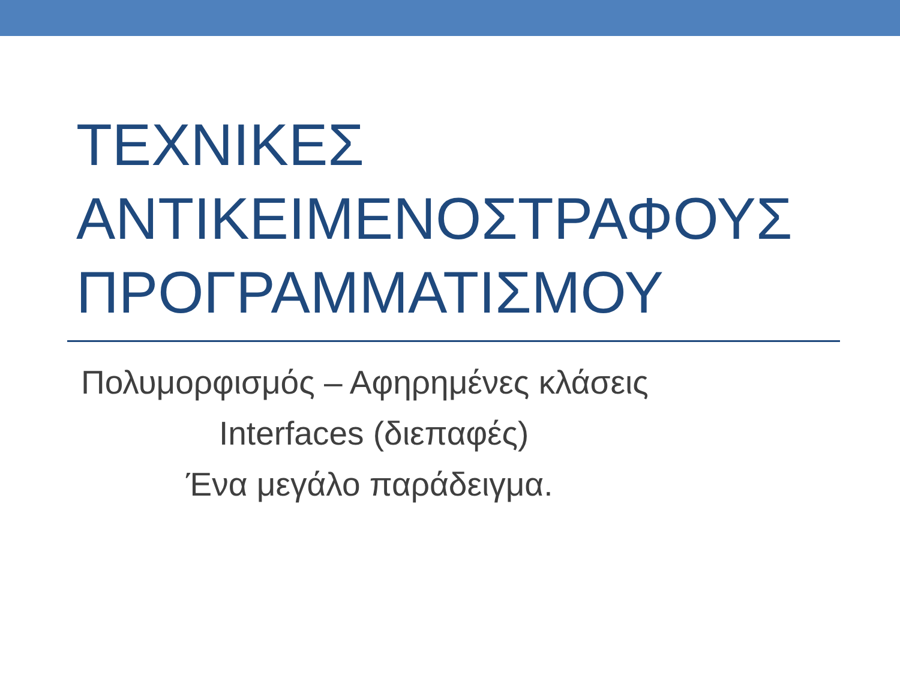ΤΕΧΝΙΚΕΣ
ΑΝΤΙΚΕΙΜΕΝΟΣΤΡΑΦΟΥΣ
ΠΡΟΓΡΑΜΜΑΤΙΣΜΟΥ
Πολυμορφισμός – Αφηρημένες κλάσεις
Interfaces (διεπαφές)
Ένα μεγάλο παράδειγμα.